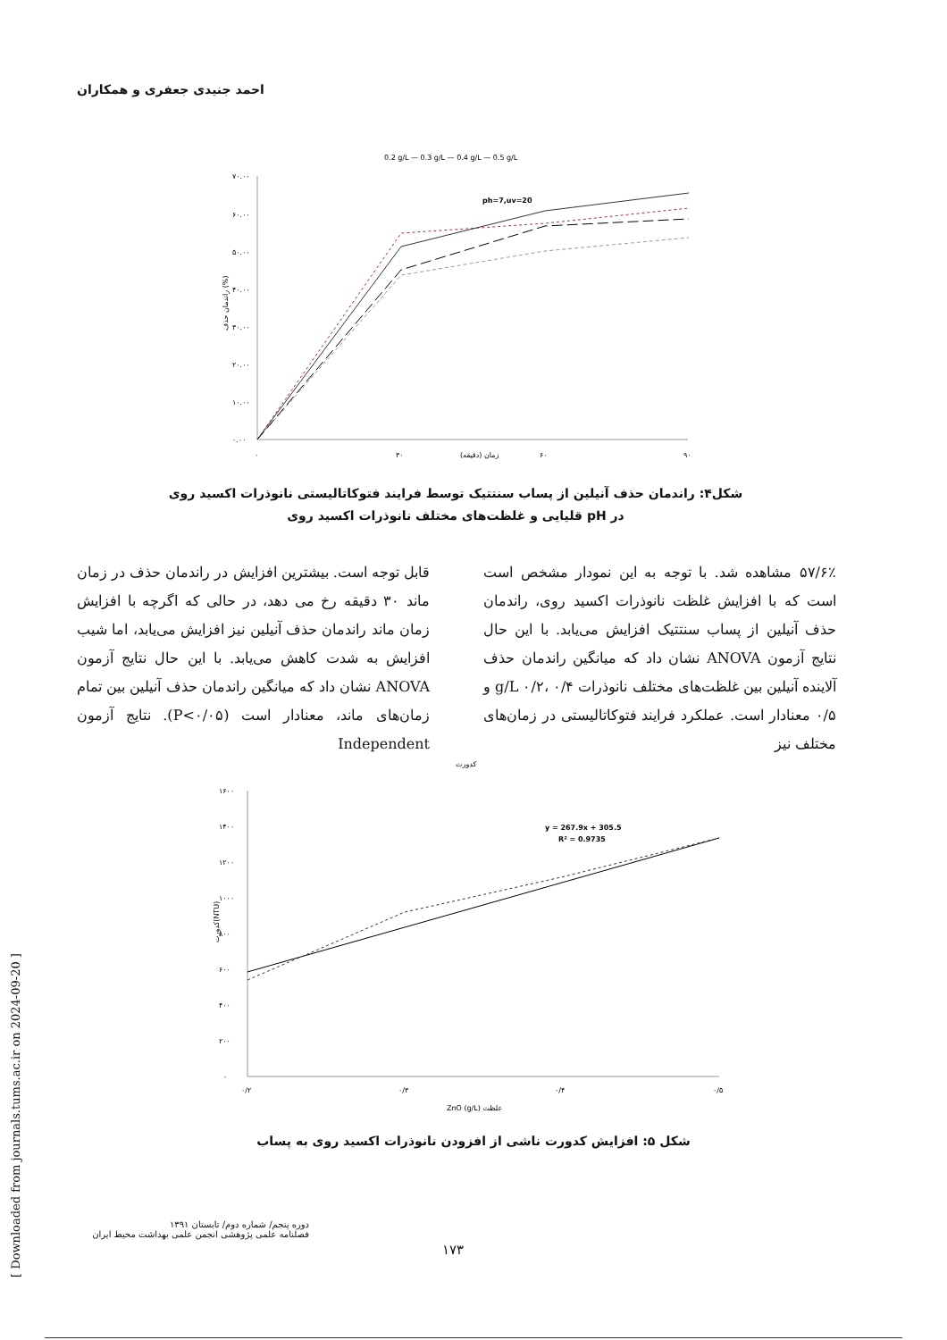احمد جنیدی جعفری و همکاران
0.2 g/L — 0.3 g/L — 0.4 g/L — 0.5 g/L
۷۰.۰۰
۶۰.۰۰
۵۰.۰۰
۴۰.۰۰
۳۰.۰۰
۲۰.۰۰
۱۰.۰۰
۰.۰۰
راندمان حذف (%)
ph=7,uv=20
۰
۳۰
زمان (دقیقه)
۶۰
۹۰
شکل۴: راندمان حذف آنیلین از پساب سنتتیک توسط فرایند فتوکاتالیستی نانوذرات اکسید روی در pH قلیایی و غلظت‌های مختلف نانوذرات اکسید روی
۵۷/۶٪ مشاهده شد. با توجه به این نمودار مشخص است است که با افزایش غلظت نانوذرات اکسید روی، راندمان حذف آنیلین از پساب سنتتیک افزایش می‌یابد. با این حال نتایج آزمون ANOVA نشان داد که میانگین راندمان حذف آلاینده آنیلین بین غلظت‌های مختلف نانوذرات g/L ۰/۲، ۰/۴ و ۰/۵ معنادار است. عملکرد فرایند فتوکاتالیستی در زمان‌های مختلف نیز
قابل توجه است. بیشترین افزایش در راندمان حذف در زمان ماند ۳۰ دقیقه رخ می دهد، در حالی که اگرچه با افزایش زمان ماند راندمان حذف آنیلین نیز افزایش می‌یابد، اما شیب افزایش به شدت کاهش می‌یابد. با این حال نتایج آزمون ANOVA نشان داد که میانگین راندمان حذف آنیلین بین تمام زمان‌های ماند، معنادار است (P<۰/۰۵). نتایج آزمون Independent
کدورت
۱۶۰۰
۱۴۰۰
۱۲۰۰
۱۰۰۰
۸۰۰
۶۰۰
۴۰۰
۲۰۰
۰
کدورت(NTU)
y = 267.9x + 305.5
R² = 0.9735
۰/۲
۰/۳
۰/۴
۰/۵
ZnO (g/L) غلظت
شکل ۵: افزایش کدورت ناشی از افزودن نانوذرات اکسید روی به پساب
دوره پنجم/ شماره دوم/ تابستان ۱۳۹۱
فصلنامه علمی پژوهشی انجمن علمی بهداشت محیط ایران
۱۷۳
[ Downloaded from journals.tums.ac.ir on 2024-09-20 ]